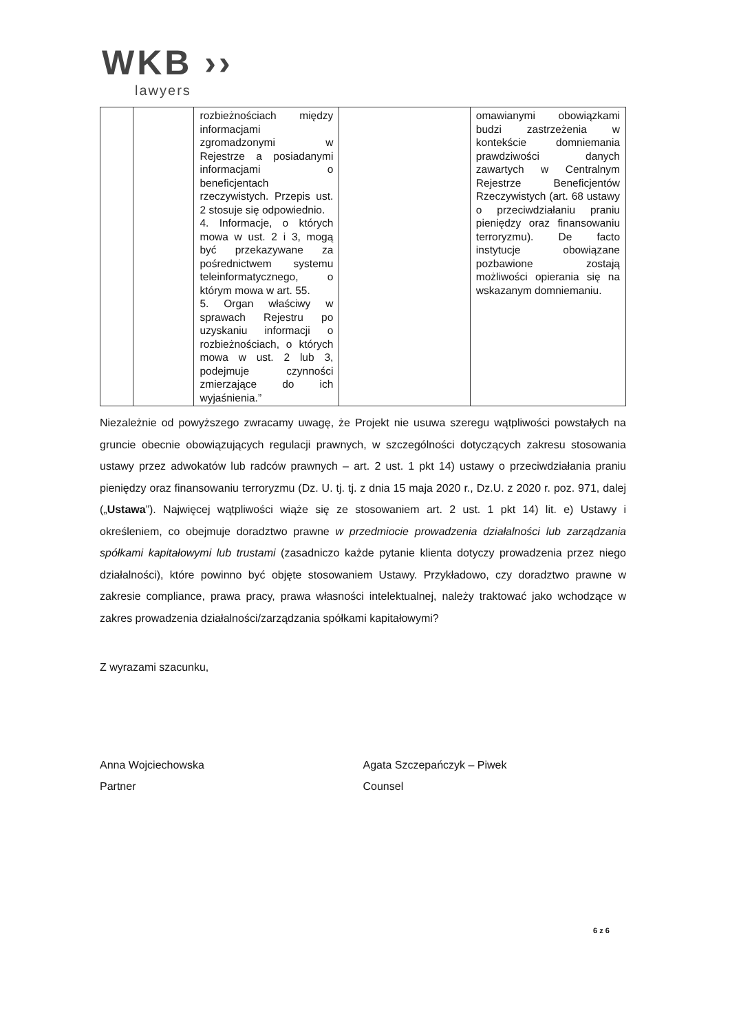WKB ››
lawyers
| | | rozbieżnościach między informacjami zgromadzonymi w Rejestrze a posiadanymi informacjami o beneficjentach rzeczywistych. Przepis ust. 2 stosuje się odpowiednio. 4. Informacje, o których mowa w ust. 2 i 3, mogą być przekazywane za pośrednictwem systemu teleinformatycznego, o którym mowa w art. 55. 5. Organ właściwy w sprawach Rejestru po uzyskaniu informacji o rozbieżnościach, o których mowa w ust. 2 lub 3, podejmuje czynności zmierzające do ich wyjaśnienia.” | | omawianymi obowiązkami budzi zastrzeżenia w kontekście domniemania prawdziwości danych zawartych w Centralnym Rejestrze Beneficjentów Rzeczywistych (art. 68 ustawy o przeciwdziałaniu praniu pieniędzy oraz finansowaniu terroryzmu). De facto instytucje obowiązane pozbawione zostają możliwości opierania się na wskazanym domniemaniu. |
Niezależnie od powyższego zwracamy uwagę, że Projekt nie usuwa szeregu wątpliwości powstałych na gruncie obecnie obowiązujących regulacji prawnych, w szczególności dotyczących zakresu stosowania ustawy przez adwokatów lub radców prawnych – art. 2 ust. 1 pkt 14) ustawy o przeciwdziałania praniu pieniędzy oraz finansowaniu terroryzmu (Dz. U. tj. tj. z dnia 15 maja 2020 r., Dz.U. z 2020 r. poz. 971, dalej („Ustawa”). Najwięcej wątpliwości wiąże się ze stosowaniem art. 2 ust. 1 pkt 14) lit. e) Ustawy i określeniem, co obejmuje doradztwo prawne w przedmiocie prowadzenia działalności lub zarządzania spółkami kapitałowymi lub trustami (zasadniczo każde pytanie klienta dotyczy prowadzenia przez niego działalności), które powinno być objęte stosowaniem Ustawy. Przykładowo, czy doradztwo prawne w zakresie compliance, prawa pracy, prawa własności intelektualnej, należy traktować jako wchodzące w zakres prowadzenia działalności/zarządzania spółkami kapitałowymi?
Z wyrazami szacunku,
Anna Wojciechowska
Partner
Agata Szczepańczyk – Piwek
Counsel
6 z 6